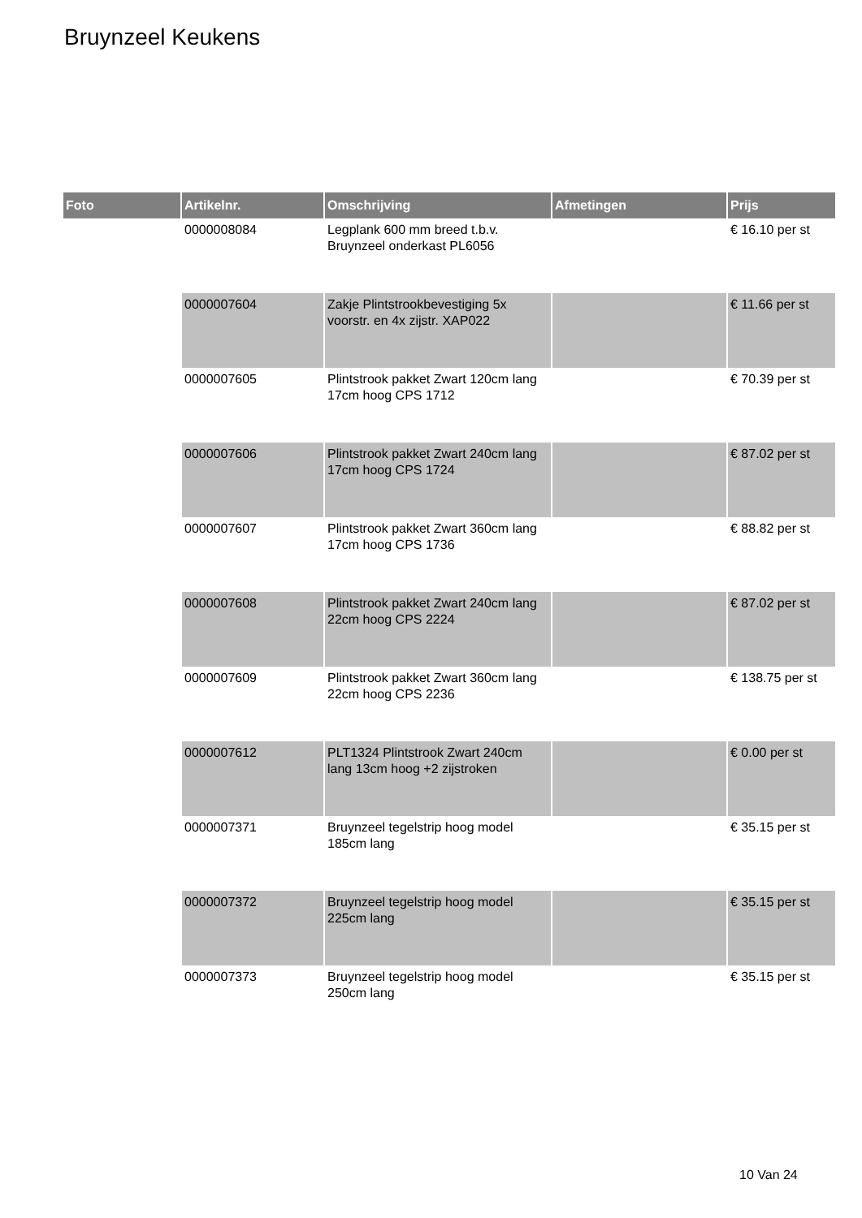Bruynzeel Keukens
| Foto | Artikelnr. | Omschrijving | Afmetingen | Prijs |
| --- | --- | --- | --- | --- |
| | 0000008084 | Legplank 600 mm breed t.b.v. Bruynzeel onderkast PL6056 | | € 16.10 per st |
| | 0000007604 | Zakje Plintstrookbevestiging 5x voorstr. en 4x zijstr. XAP022 | | € 11.66 per st |
| | 0000007605 | Plintstrook pakket Zwart 120cm lang 17cm hoog CPS 1712 | | € 70.39 per st |
| | 0000007606 | Plintstrook pakket Zwart 240cm lang 17cm hoog CPS 1724 | | € 87.02 per st |
| | 0000007607 | Plintstrook pakket Zwart 360cm lang 17cm hoog CPS 1736 | | € 88.82 per st |
| | 0000007608 | Plintstrook pakket Zwart 240cm lang 22cm hoog CPS 2224 | | € 87.02 per st |
| | 0000007609 | Plintstrook pakket Zwart 360cm lang 22cm hoog CPS 2236 | | € 138.75 per st |
| | 0000007612 | PLT1324 Plintstrook Zwart 240cm lang 13cm hoog +2 zijstroken | | € 0.00 per st |
| | 0000007371 | Bruynzeel tegelstrip hoog model 185cm lang | | € 35.15 per st |
| | 0000007372 | Bruynzeel tegelstrip hoog model 225cm lang | | € 35.15 per st |
| | 0000007373 | Bruynzeel tegelstrip hoog model 250cm lang | | € 35.15 per st |
10 Van 24